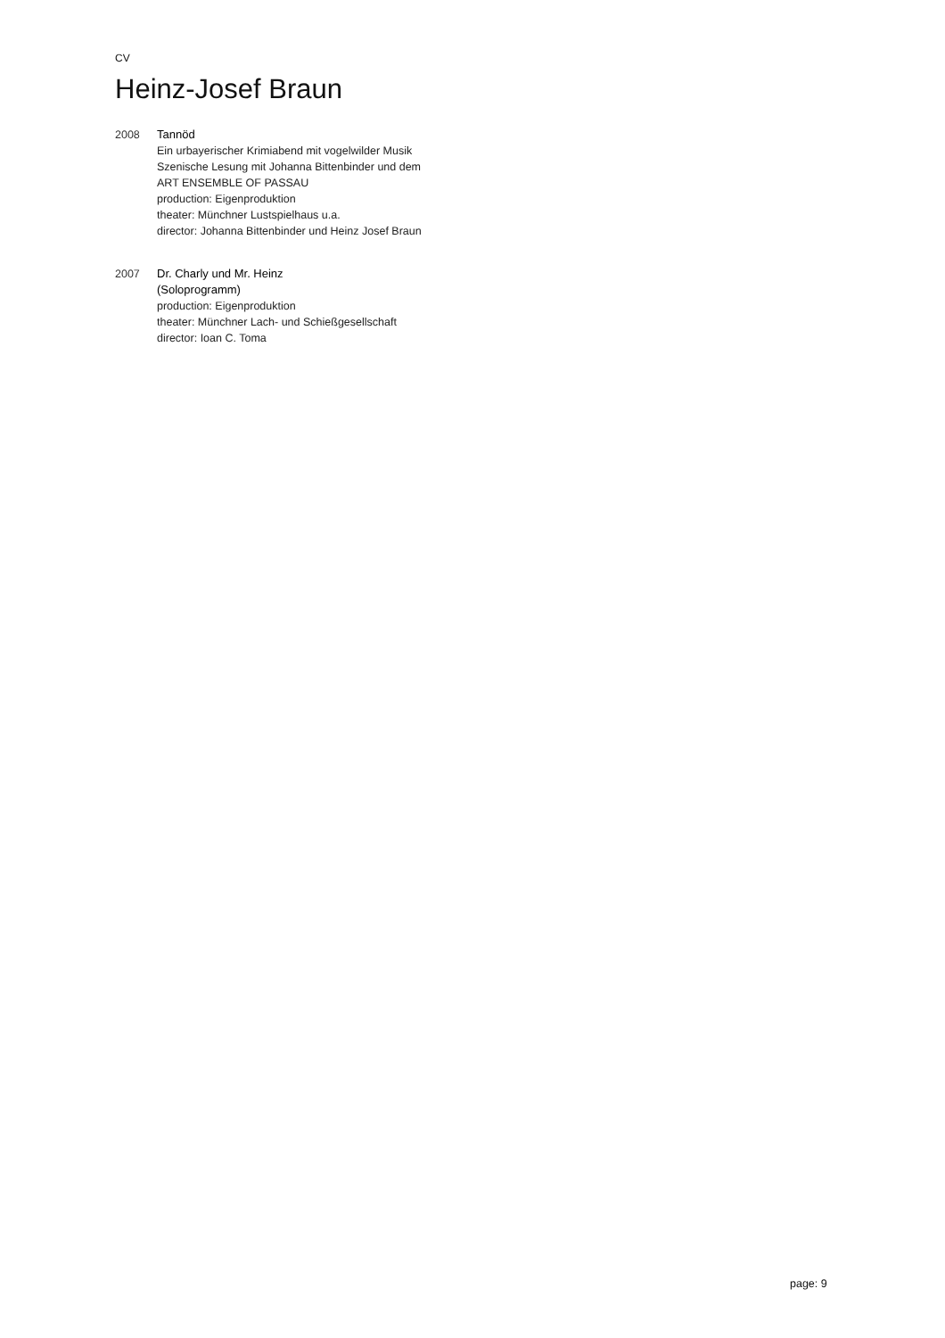CV
Heinz-Josef Braun
2008 Tannöd
Ein urbayerischer Krimiabend mit vogelwilder Musik
Szenische Lesung mit Johanna Bittenbinder und dem
ART ENSEMBLE OF PASSAU
production: Eigenproduktion
theater: Münchner Lustspielhaus u.a.
director: Johanna Bittenbinder und Heinz Josef Braun
2007 Dr. Charly und Mr. Heinz
(Soloprogramm)
production: Eigenproduktion
theater: Münchner Lach- und Schießgesellschaft
director: Ioan C. Toma
page: 9